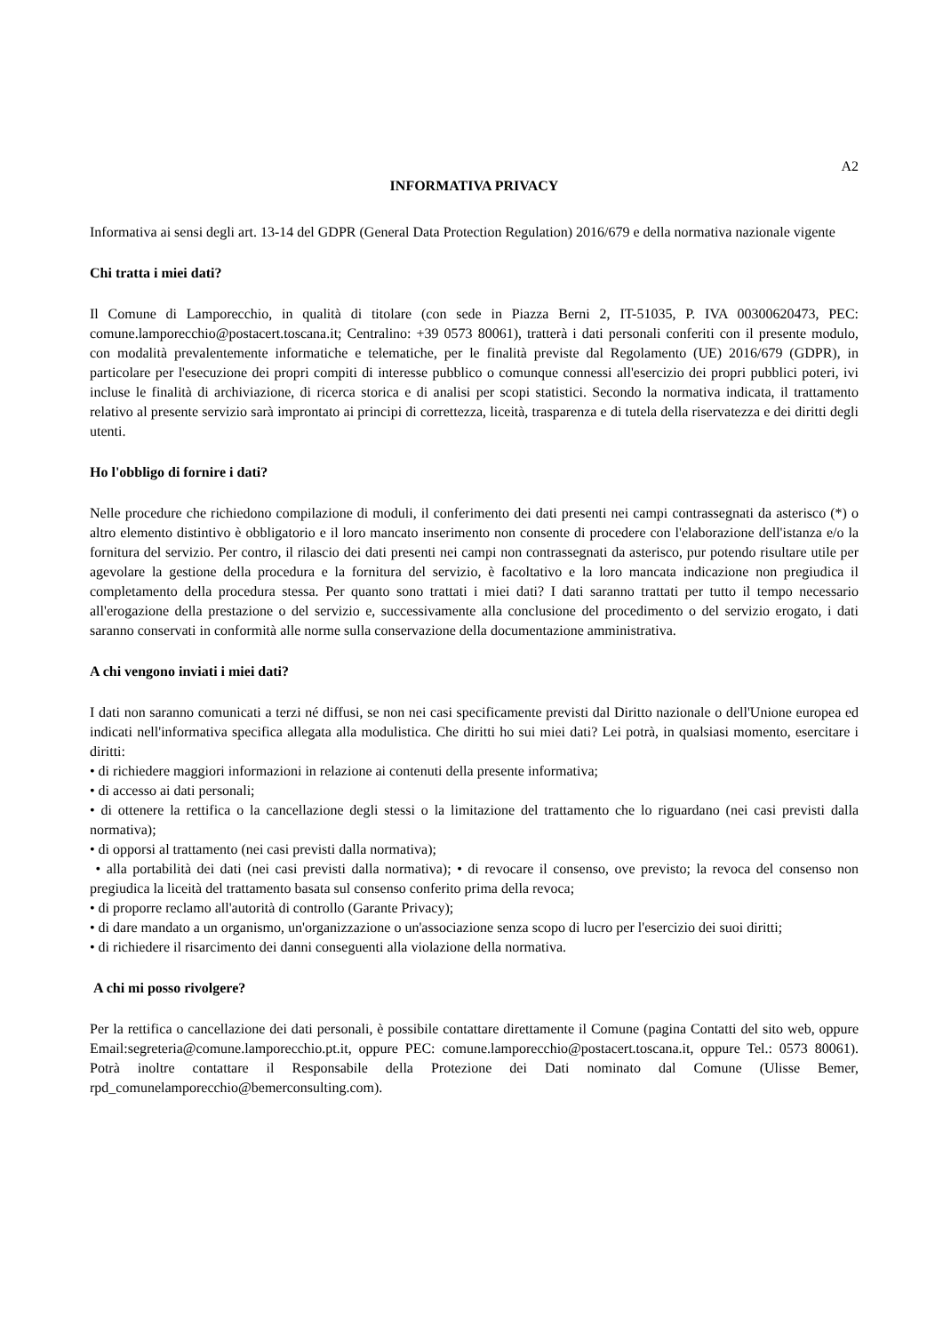A2
INFORMATIVA PRIVACY
Informativa ai sensi degli art. 13-14 del GDPR (General Data Protection Regulation) 2016/679 e della normativa nazionale vigente
Chi tratta i miei dati?
Il Comune di Lamporecchio, in qualità di titolare (con sede in Piazza Berni 2, IT-51035, P. IVA 00300620473, PEC: comune.lamporecchio@postacert.toscana.it; Centralino: +39 0573 80061), tratterà i dati personali conferiti con il presente modulo, con modalità prevalentemente informatiche e telematiche, per le finalità previste dal Regolamento (UE) 2016/679 (GDPR), in particolare per l'esecuzione dei propri compiti di interesse pubblico o comunque connessi all'esercizio dei propri pubblici poteri, ivi incluse le finalità di archiviazione, di ricerca storica e di analisi per scopi statistici. Secondo la normativa indicata, il trattamento relativo al presente servizio sarà improntato ai principi di correttezza, liceità, trasparenza e di tutela della riservatezza e dei diritti degli utenti.
Ho l'obbligo di fornire i dati?
Nelle procedure che richiedono compilazione di moduli, il conferimento dei dati presenti nei campi contrassegnati da asterisco (*) o altro elemento distintivo è obbligatorio e il loro mancato inserimento non consente di procedere con l'elaborazione dell'istanza e/o la fornitura del servizio. Per contro, il rilascio dei dati presenti nei campi non contrassegnati da asterisco, pur potendo risultare utile per agevolare la gestione della procedura e la fornitura del servizio, è facoltativo e la loro mancata indicazione non pregiudica il completamento della procedura stessa. Per quanto sono trattati i miei dati? I dati saranno trattati per tutto il tempo necessario all'erogazione della prestazione o del servizio e, successivamente alla conclusione del procedimento o del servizio erogato, i dati saranno conservati in conformità alle norme sulla conservazione della documentazione amministrativa.
A chi vengono inviati i miei dati?
I dati non saranno comunicati a terzi né diffusi, se non nei casi specificamente previsti dal Diritto nazionale o dell'Unione europea ed indicati nell'informativa specifica allegata alla modulistica. Che diritti ho sui miei dati? Lei potrà, in qualsiasi momento, esercitare i diritti:
• di richiedere maggiori informazioni in relazione ai contenuti della presente informativa;
• di accesso ai dati personali;
• di ottenere la rettifica o la cancellazione degli stessi o la limitazione del trattamento che lo riguardano (nei casi previsti dalla normativa);
• di opporsi al trattamento (nei casi previsti dalla normativa);
• alla portabilità dei dati (nei casi previsti dalla normativa); • di revocare il consenso, ove previsto; la revoca del consenso non pregiudica la liceità del trattamento basata sul consenso conferito prima della revoca;
• di proporre reclamo all'autorità di controllo (Garante Privacy);
• di dare mandato a un organismo, un'organizzazione o un'associazione senza scopo di lucro per l'esercizio dei suoi diritti;
• di richiedere il risarcimento dei danni conseguenti alla violazione della normativa.
A chi mi posso rivolgere?
Per la rettifica o cancellazione dei dati personali, è possibile contattare direttamente il Comune (pagina Contatti del sito web, oppure Email:segreteria@comune.lamporecchio.pt.it, oppure PEC: comune.lamporecchio@postacert.toscana.it, oppure Tel.: 0573 80061). Potrà inoltre contattare il Responsabile della Protezione dei Dati nominato dal Comune (Ulisse Bemer, rpd_comunelamporecchio@bemerconsulting.com).